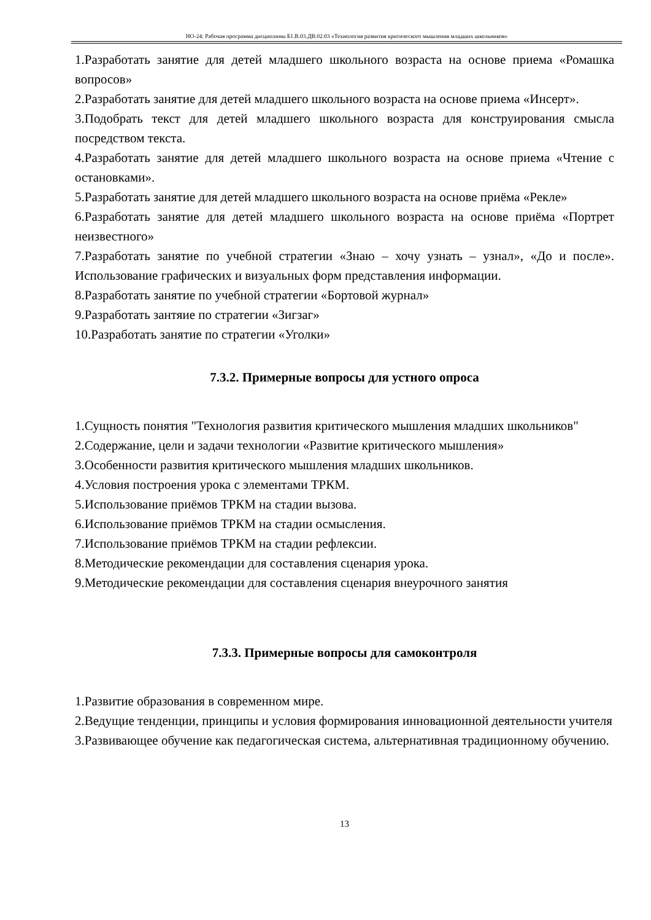НО-24: Рабочая программа дисциплины Б1.В.03.ДВ.02.03 «Технология развития критического мышления младших школьников»
1.Разработать занятие для детей младшего школьного возраста на основе приема «Ромашка вопросов»
2.Разработать занятие для детей младшего школьного возраста на основе приема «Инсерт».
3.Подобрать текст для детей младшего школьного возраста для конструирования смысла посредством текста.
4.Разработать занятие для детей младшего школьного возраста на основе приема «Чтение с остановками».
5.Разработать занятие для детей младшего школьного возраста на основе приёма «Рекле»
6.Разработать занятие для детей младшего школьного возраста на основе приёма «Портрет неизвестного»
7.Разработать занятие по учебной стратегии «Знаю – хочу узнать – узнал», «До и после». Использование графических и визуальных форм представления информации.
8.Разработать занятие по учебной стратегии «Бортовой журнал»
9.Разработать зантяие по стратегии «Зигзаг»
10.Разработать занятие по стратегии «Уголки»
7.3.2. Примерные вопросы для устного опроса
1.Сущность понятия "Технология развития критического мышления младших школьников"
2.Содержание, цели и задачи технологии «Развитие критического мышления»
3.Особенности развития критического мышления младших школьников.
4.Условия построения урока с элементами ТРКМ.
5.Использование приёмов ТРКМ на стадии вызова.
6.Использование приёмов ТРКМ на стадии осмысления.
7.Использование приёмов ТРКМ на стадии рефлексии.
8.Методические рекомендации для составления сценария урока.
9.Методические рекомендации для составления сценария внеурочного занятия
7.3.3. Примерные вопросы для самоконтроля
1.Развитие образования в современном мире.
2.Ведущие тенденции, принципы и условия формирования инновационной деятельности учителя
3.Развивающее обучение как педагогическая система, альтернативная традиционному обучению.
13